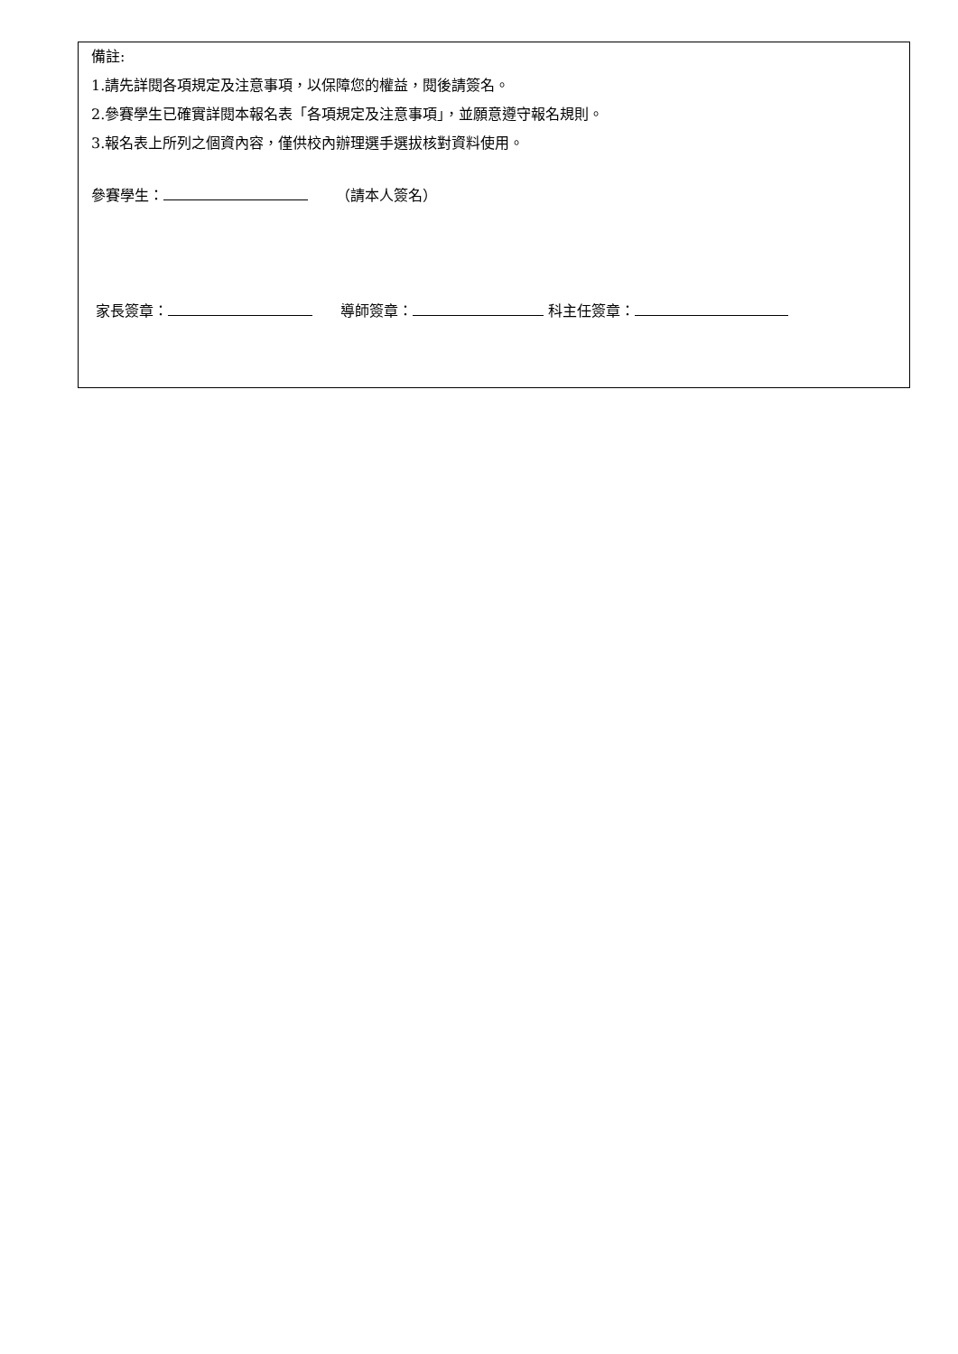備註:
1.請先詳閱各項規定及注意事項，以保障您的權益，閱後請簽名。
2.參賽學生已確實詳閱本報名表「各項規定及注意事項」，並願意遵守報名規則。
3.報名表上所列之個資內容，僅供校內辦理選手選拔核對資料使用。
參賽學生： （請本人簽名）
家長簽章： 導師簽章： 科主任簽章：